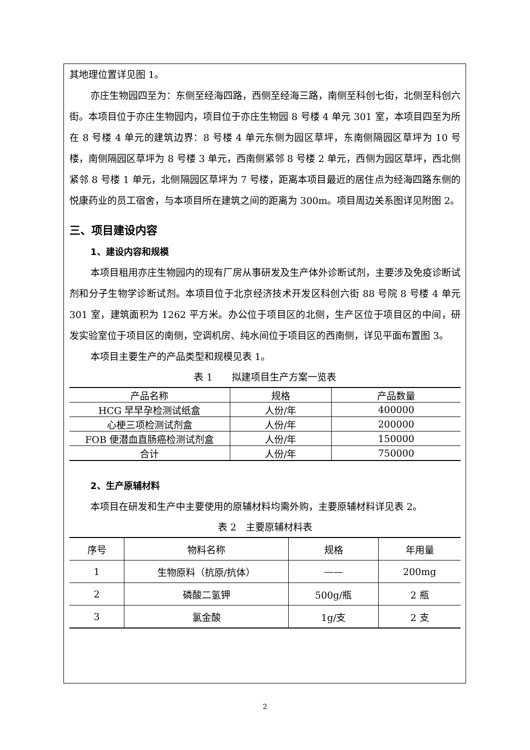其地理位置详见图 1。
亦庄生物园四至为：东侧至经海四路，西侧至经海三路，南侧至科创七街，北侧至科创六街。本项目位于亦庄生物园内，项目位于亦庄生物园 8 号楼 4 单元 301 室，本项目四至为所在 8 号楼 4 单元的建筑边界：8 号楼 4 单元东侧为园区草坪，东南侧隔园区草坪为 10 号楼，南侧隔园区草坪为 8 号楼 3 单元，西南侧紧邻 8 号楼 2 单元，西侧为园区草坪，西北侧紧邻 8 号楼 1 单元，北侧隔园区草坪为 7 号楼，距离本项目最近的居住点为经海四路东侧的悦康药业的员工宿舍，与本项目所在建筑之间的距离为 300m。项目周边关系图详见附图 2。
三、项目建设内容
1、建设内容和规模
本项目租用亦庄生物园内的现有厂房从事研发及生产体外诊断试剂，主要涉及免疫诊断试剂和分子生物学诊断试剂。本项目位于北京经济技术开发区科创六街 88 号院 8 号楼 4 单元 301 室，建筑面积为 1262 平方米。办公位于项目区的北侧，生产区位于项目区的中间，研发实验室位于项目区的南侧，空调机房、纯水间位于项目区的西南侧，详见平面布置图 3。
本项目主要生产的产品类型和规模见表 1。
表 1　　拟建项目生产方案一览表
| 产品名称 | 规格 | 产品数量 |
| --- | --- | --- |
| HCG 早早孕检测试纸盒 | 人份/年 | 400000 |
| 心梗三项检测试剂盒 | 人份/年 | 200000 |
| FOB 便潜血直肠癌检测试剂盒 | 人份/年 | 150000 |
| 合计 | 人份/年 | 750000 |
2、生产原辅材料
本项目在研发和生产中主要使用的原辅材料均需外购，主要原辅材料详见表 2。
表 2　主要原辅材料表
| 序号 | 物料名称 | 规格 | 年用量 |
| --- | --- | --- | --- |
| 1 | 生物原料（抗原/抗体） | —— | 200mg |
| 2 | 磷酸二氢钾 | 500g/瓶 | 2 瓶 |
| 3 | 氯金酸 | 1g/支 | 2 支 |
2